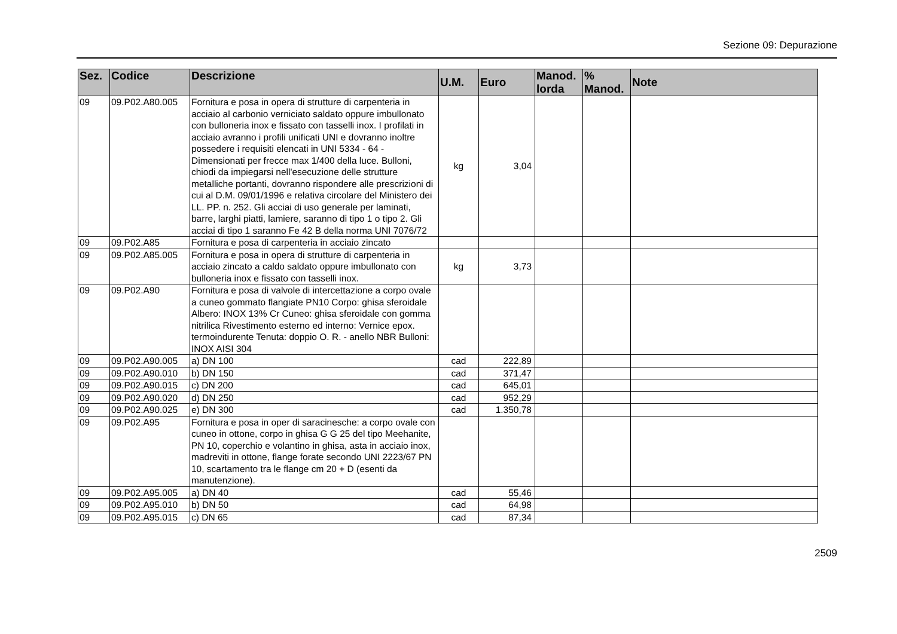Sezione 09: Depurazione
| Sez. | Codice | Descrizione | U.M. | Euro | Manod. lorda | % Manod. | Note |
| --- | --- | --- | --- | --- | --- | --- | --- |
| 09 | 09.P02.A80.005 | Fornitura e posa in opera di strutture di carpenteria in acciaio al carbonio verniciato saldato oppure imbullonato con bulloneria inox e fissato con tasselli inox. I profilati in acciaio avranno i profili unificati UNI e dovranno inoltre possedere i requisiti elencati in UNI 5334 - 64 - Dimensionati per frecce max 1/400 della luce. Bulloni, chiodi da impiegarsi nell'esecuzione delle strutture metalliche portanti, dovranno rispondere alle prescrizioni di cui al D.M. 09/01/1996 e relativa circolare del Ministero dei LL. PP. n. 252. Gli acciai di uso generale per laminati, barre, larghi piatti, lamiere, saranno di tipo 1 o tipo 2. Gli acciai di tipo 1 saranno Fe 42 B della norma UNI 7076/72 | kg | 3,04 | | | |
| 09 | 09.P02.A85 | Fornitura e posa di carpenteria in acciaio zincato | | | | | |
| 09 | 09.P02.A85.005 | Fornitura e posa in opera di strutture di carpenteria in acciaio zincato a caldo saldato oppure imbullonato con bulloneria inox e fissato con tasselli inox. | kg | 3,73 | | | |
| 09 | 09.P02.A90 | Fornitura e posa di valvole di intercettazione a corpo ovale a cuneo gommato flangiate PN10 Corpo: ghisa sferoidale Albero: INOX 13% Cr Cuneo: ghisa sferoidale con gomma nitrilica Rivestimento esterno ed interno: Vernice epox. termoindurente Tenuta: doppio O. R. - anello NBR Bulloni: INOX AISI 304 | | | | | |
| 09 | 09.P02.A90.005 | a) DN 100 | cad | 222,89 | | | |
| 09 | 09.P02.A90.010 | b) DN 150 | cad | 371,47 | | | |
| 09 | 09.P02.A90.015 | c) DN 200 | cad | 645,01 | | | |
| 09 | 09.P02.A90.020 | d) DN 250 | cad | 952,29 | | | |
| 09 | 09.P02.A90.025 | e) DN 300 | cad | 1.350,78 | | | |
| 09 | 09.P02.A95 | Fornitura e posa in oper di saracinesche: a corpo ovale con cuneo in ottone, corpo in ghisa G G 25 del tipo Meehanite, PN 10, coperchio e volantino in ghisa, asta in acciaio inox, madreviti in ottone, flange forate secondo UNI 2223/67 PN 10, scartamento tra le flange cm 20 + D (esenti da manutenzione). | | | | | |
| 09 | 09.P02.A95.005 | a) DN 40 | cad | 55,46 | | | |
| 09 | 09.P02.A95.010 | b) DN 50 | cad | 64,98 | | | |
| 09 | 09.P02.A95.015 | c) DN 65 | cad | 87,34 | | | |
2509